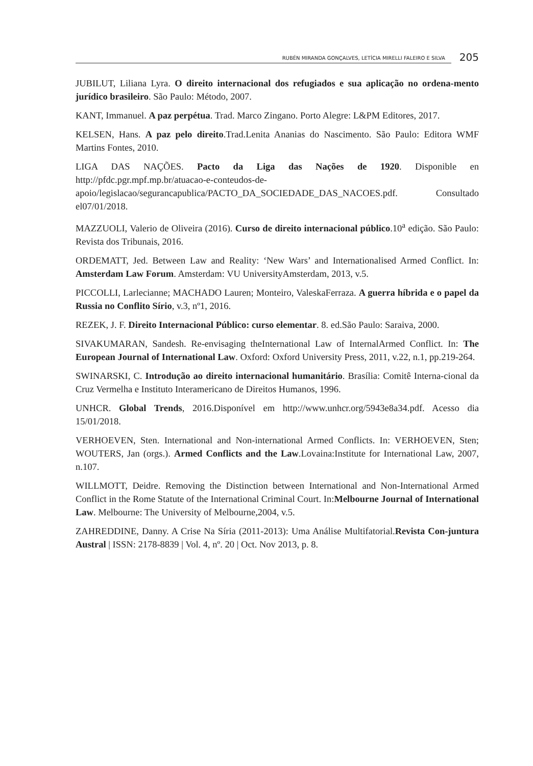RUBÉN MIRANDA GONÇALVES, LETÍCIA MIRELLI FALEIRO E SILVA
205
JUBILUT, Liliana Lyra. O direito internacional dos refugiados e sua aplicação no ordena-mento jurídico brasileiro. São Paulo: Método, 2007.
KANT, Immanuel. A paz perpétua. Trad. Marco Zingano. Porto Alegre: L&PM Editores, 2017.
KELSEN, Hans. A paz pelo direito.Trad.Lenita Ananias do Nascimento. São Paulo: Editora WMF Martins Fontes, 2010.
LIGA DAS NAÇÕES. Pacto da Liga das Nações de 1920. Disponible en http://pfdc.pgr.mpf.mp.br/atuacao-e-conteudos-de-apoio/legislacao/segurancapublica/PACTO_DA_SOCIEDADE_DAS_NACOES.pdf. Consultado el07/01/2018.
MAZZUOLI, Valerio de Oliveira (2016). Curso de direito internacional público.10<sup>a</sup> edição. São Paulo: Revista dos Tribunais, 2016.
ORDEMATT, Jed. Between Law and Reality: ‘New Wars’ and Internationalised Armed Conflict. In: Amsterdam Law Forum. Amsterdam: VU UniversityAmsterdam, 2013, v.5.
PICCOLLI, Larlecianne; MACHADO Lauren; Monteiro, ValeskaFerraza. A guerra híbrida e o papel da Russia no Conflito Sírio, v.3, nº1, 2016.
REZEK, J. F. Direito Internacional Público: curso elementar. 8. ed.São Paulo: Saraiva, 2000.
SIVAKUMARAN, Sandesh. Re-envisaging theInternational Law of InternalArmed Conflict. In: The European Journal of International Law. Oxford: Oxford University Press, 2011, v.22, n.1, pp.219-264.
SWINARSKI, C. Introdução ao direito internacional humanitário. Brasília: Comitê Interna-cional da Cruz Vermelha e Instituto Interamericano de Direitos Humanos, 1996.
UNHCR. Global Trends, 2016.Disponível em http://www.unhcr.org/5943e8a34.pdf. Acesso dia 15/01/2018.
VERHOEVEN, Sten. International and Non-international Armed Conflicts. In: VERHOEVEN, Sten; WOUTERS, Jan (orgs.). Armed Conflicts and the Law.Lovaina:Institute for International Law, 2007, n.107.
WILLMOTT, Deidre. Removing the Distinction between International and Non-International Armed Conflict in the Rome Statute of the International Criminal Court. In:Melbourne Journal of International Law. Melbourne: The University of Melbourne,2004, v.5.
ZAHREDDINE, Danny. A Crise Na Síria (2011-2013): Uma Análise Multifatorial.Revista Con-juntura Austral | ISSN: 2178-8839 | Vol. 4, nº. 20 | Oct. Nov 2013, p. 8.